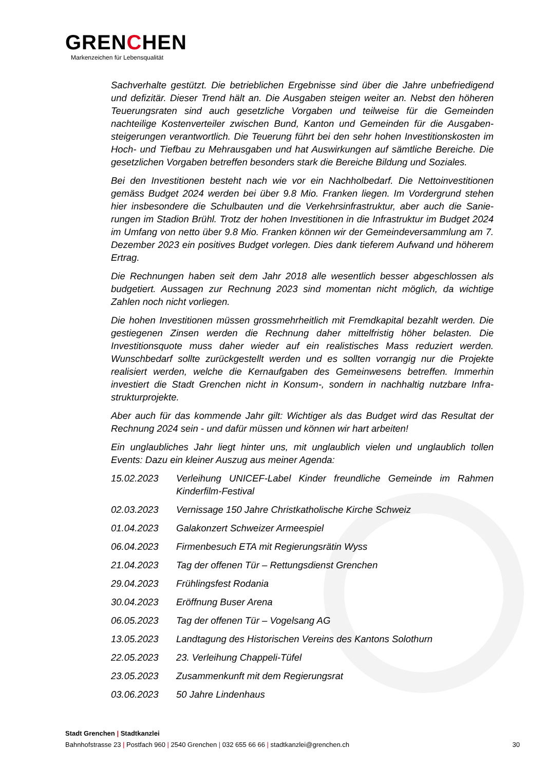GRENCHEN
Markenzeichen für Lebensqualität
Sachverhalte gestützt. Die betrieblichen Ergebnisse sind über die Jahre unbefriedigend und defizitär. Dieser Trend hält an. Die Ausgaben steigen weiter an. Nebst den höheren Teuerungsraten sind auch gesetzliche Vorgaben und teilweise für die Gemeinden nachteilige Kostenverteiler zwischen Bund, Kanton und Gemeinden für die Ausgaben­steigerungen verantwortlich. Die Teuerung führt bei den sehr hohen Investitionskosten im Hoch- und Tiefbau zu Mehrausgaben und hat Auswirkungen auf sämtliche Bereiche. Die gesetzlichen Vorgaben betreffen besonders stark die Bereiche Bildung und Sozia­les.
Bei den Investitionen besteht nach wie vor ein Nachholbedarf. Die Nettoinvestitionen gemäss Budget 2024 werden bei über 9.8 Mio. Franken liegen. Im Vordergrund stehen hier insbesondere die Schulbauten und die Verkehrsinfrastruktur, aber auch die Sanie­rungen im Stadion Brühl. Trotz der hohen Investitionen in die Infrastruktur im Budget 2024 im Umfang von netto über 9.8 Mio. Franken können wir der Gemeindeversamm­lung am 7. Dezember 2023 ein positives Budget vorlegen. Dies dank tieferem Aufwand und höherem Ertrag.
Die Rechnungen haben seit dem Jahr 2018 alle wesentlich besser abgeschlossen als budgetiert. Aussagen zur Rechnung 2023 sind momentan nicht möglich, da wichtige Zahlen noch nicht vorliegen.
Die hohen Investitionen müssen grossmehrheitlich mit Fremdkapital bezahlt werden. Die gestiegenen Zinsen werden die Rechnung daher mittelfristig höher belasten. Die Investitionsquote muss daher wieder auf ein realistisches Mass reduziert werden. Wunschbedarf sollte zurückgestellt werden und es sollten vorrangig nur die Projekte realisiert werden, welche die Kernaufgaben des Gemeinwesens betreffen. Immerhin investiert die Stadt Grenchen nicht in Konsum-, sondern in nachhaltig nutzbare Infra­strukturprojekte.
Aber auch für das kommende Jahr gilt: Wichtiger als das Budget wird das Resultat der Rechnung 2024 sein - und dafür müssen und können wir hart arbeiten!
Ein unglaubliches Jahr liegt hinter uns, mit unglaublich vielen und unglaublich tollen Events: Dazu ein kleiner Auszug aus meiner Agenda:
15.02.2023 Verleihung UNICEF-Label Kinder freundliche Gemeinde im Rahmen Kinderfilm-Festival
02.03.2023 Vernissage 150 Jahre Christkatholische Kirche Schweiz
01.04.2023 Galakonzert Schweizer Armeespiel
06.04.2023 Firmenbesuch ETA mit Regierungsrätin Wyss
21.04.2023 Tag der offenen Tür – Rettungsdienst Grenchen
29.04.2023 Frühlingsfest Rodania
30.04.2023 Eröffnung Buser Arena
06.05.2023 Tag der offenen Tür – Vogelsang AG
13.05.2023 Landtagung des Historischen Vereins des Kantons Solothurn
22.05.2023 23. Verleihung Chappeli-Tüfel
23.05.2023 Zusammenkunft mit dem Regierungsrat
03.06.2023 50 Jahre Lindenhaus
Stadt Grenchen | Stadtkanzlei
Bahnhofstrasse 23 | Postfach 960 | 2540 Grenchen | 032 655 66 66 | stadtkanzlei@grenchen.ch
30